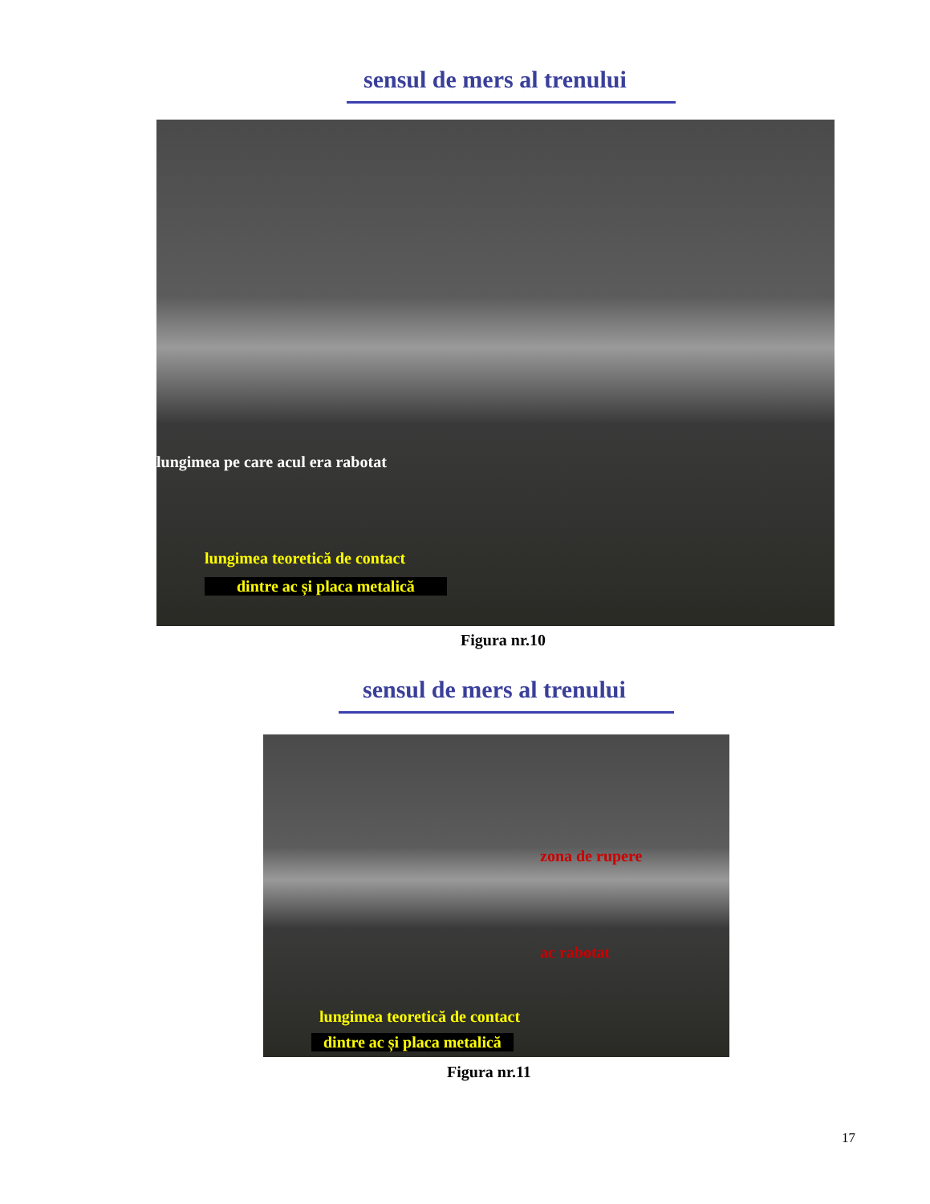sensul de mers al trenului
lungimea pe care acul era rabotat
lungimea teoretică de contact
dintre ac și placa metalică
Figura nr.10
sensul de mers al trenului
zona de rupere
ac rabotat
lungimea teoretică de contact
dintre ac și placa metalică
Figura nr.11
17